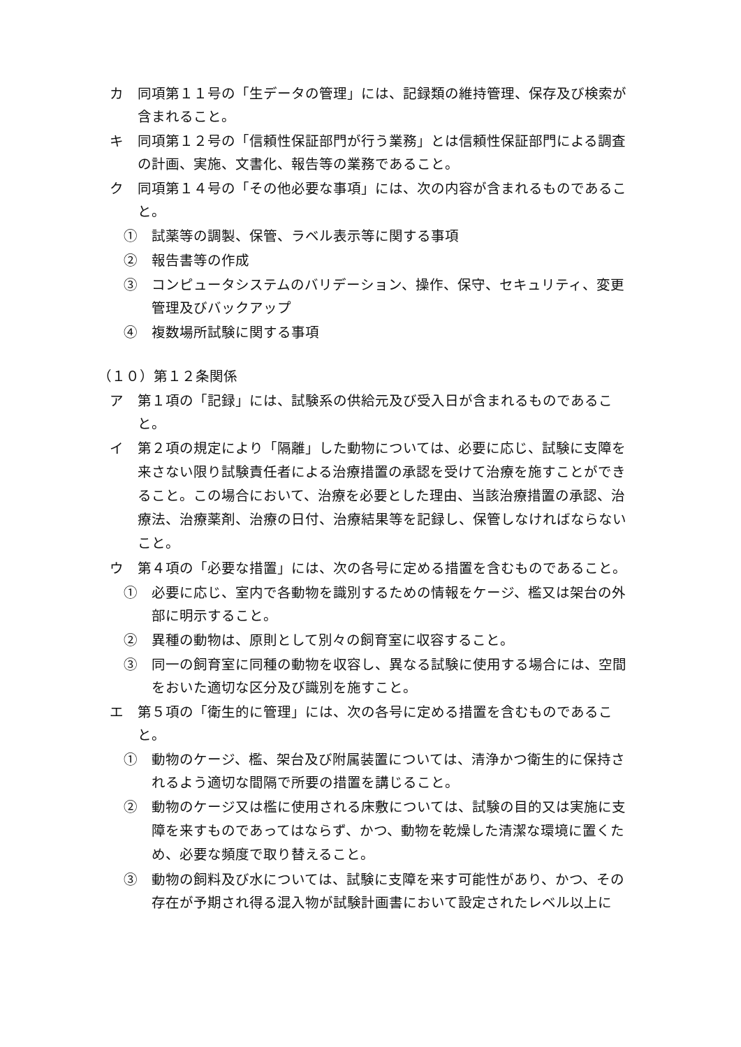カ　同項第１１号の「生データの管理」には、記録類の維持管理、保存及び検索が含まれること。
キ　同項第１２号の「信頼性保証部門が行う業務」とは信頼性保証部門による調査の計画、実施、文書化、報告等の業務であること。
ク　同項第１４号の「その他必要な事項」には、次の内容が含まれるものであること。
①　試薬等の調製、保管、ラベル表示等に関する事項
②　報告書等の作成
③　コンピュータシステムのバリデーション、操作、保守、セキュリティ、変更管理及びバックアップ
④　複数場所試験に関する事項
（１０）第１２条関係
ア　第１項の「記録」には、試験系の供給元及び受入日が含まれるものであること。
イ　第２項の規定により「隔離」した動物については、必要に応じ、試験に支障を来さない限り試験責任者による治療措置の承認を受けて治療を施すことができること。この場合において、治療を必要とした理由、当該治療措置の承認、治療法、治療薬剤、治療の日付、治療結果等を記録し、保管しなければならないこと。
ウ　第４項の「必要な措置」には、次の各号に定める措置を含むものであること。
①　必要に応じ、室内で各動物を識別するための情報をケージ、檻又は架台の外部に明示すること。
②　異種の動物は、原則として別々の飼育室に収容すること。
③　同一の飼育室に同種の動物を収容し、異なる試験に使用する場合には、空間をおいた適切な区分及び識別を施すこと。
エ　第５項の「衛生的に管理」には、次の各号に定める措置を含むものであること。
①　動物のケージ、檻、架台及び附属装置については、清浄かつ衛生的に保持されるよう適切な間隔で所要の措置を講じること。
②　動物のケージ又は檻に使用される床敷については、試験の目的又は実施に支障を来すものであってはならず、かつ、動物を乾燥した清潔な環境に置くため、必要な頻度で取り替えること。
③　動物の飼料及び水については、試験に支障を来す可能性があり、かつ、その存在が予期され得る混入物が試験計画書において設定されたレベル以上に